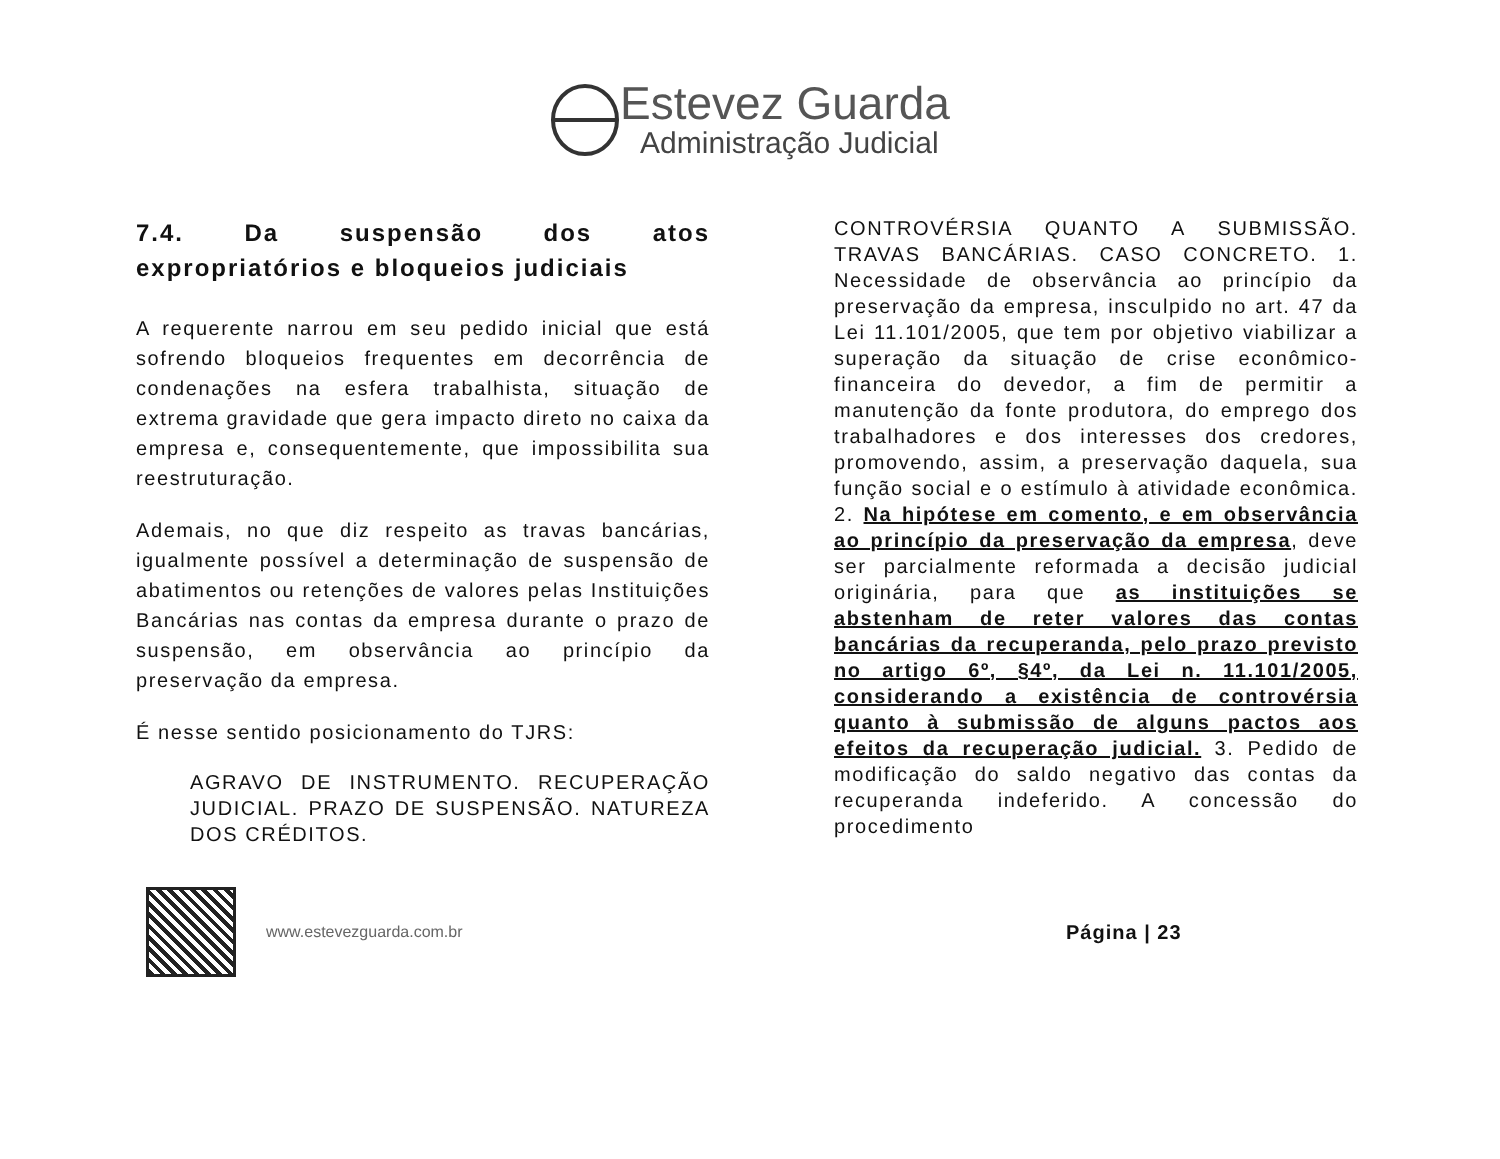Estevez Guarda
Administração Judicial
7.4. Da suspensão dos atos expropriatórios e bloqueios judiciais
A requerente narrou em seu pedido inicial que está sofrendo bloqueios frequentes em decorrência de condenações na esfera trabalhista, situação de extrema gravidade que gera impacto direto no caixa da empresa e, consequentemente, que impossibilita sua reestruturação.
Ademais, no que diz respeito as travas bancárias, igualmente possível a determinação de suspensão de abatimentos ou retenções de valores pelas Instituições Bancárias nas contas da empresa durante o prazo de suspensão, em observância ao princípio da preservação da empresa.
É nesse sentido posicionamento do TJRS:
AGRAVO DE INSTRUMENTO. RECUPERAÇÃO JUDICIAL. PRAZO DE SUSPENSÃO. NATUREZA DOS CRÉDITOS.
CONTROVÉRSIA QUANTO A SUBMISSÃO. TRAVAS BANCÁRIAS. CASO CONCRETO. 1. Necessidade de observância ao princípio da preservação da empresa, insculpido no art. 47 da Lei 11.101/2005, que tem por objetivo viabilizar a superação da situação de crise econômico-financeira do devedor, a fim de permitir a manutenção da fonte produtora, do emprego dos trabalhadores e dos interesses dos credores, promovendo, assim, a preservação daquela, sua função social e o estímulo à atividade econômica. 2. Na hipótese em comento, e em observância ao princípio da preservação da empresa, deve ser parcialmente reformada a decisão judicial originária, para que as instituições se abstenham de reter valores das contas bancárias da recuperanda, pelo prazo previsto no artigo 6º, §4º, da Lei n. 11.101/2005, considerando a existência de controvérsia quanto à submissão de alguns pactos aos efeitos da recuperação judicial. 3. Pedido de modificação do saldo negativo das contas da recuperanda indeferido. A concessão do procedimento
www.estevezguarda.com.br
Página | 23